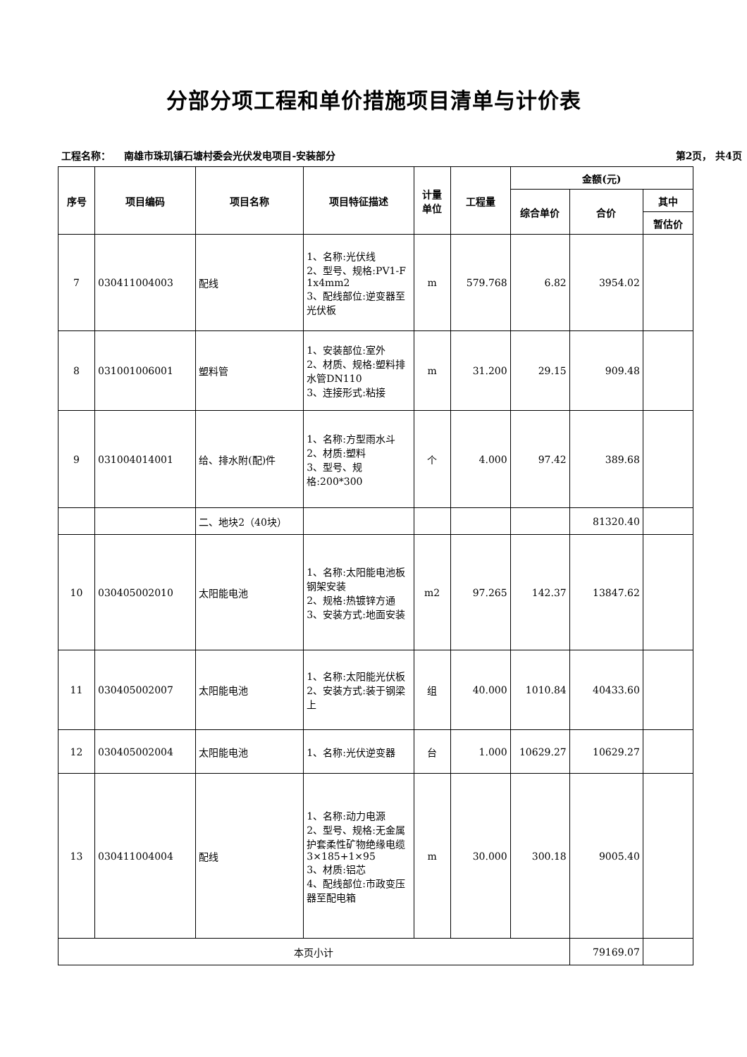分部分项工程和单价措施项目清单与计价表
工程名称： 南雄市珠玑镇石塘村委会光伏发电项目-安装部分 第2页， 共4页
| 序号 | 项目编码 | 项目名称 | 项目特征描述 | 计量 单位 | 工程量 | 金额(元) | | |
| --- | --- | --- | --- | --- | --- | --- | --- | --- |
| | | | | | | 综合单价 | 合价 | 其中 |
| | | | | | | | | 暂估价 |
| 7 | 030411004003 | 配线 | 1、名称:光伏线 2、型号、规格:PV1-F 1x4mm2 3、配线部位:逆变器至光伏板 | m | 579.768 | 6.82 | 3954.02 | |
| 8 | 031001006001 | 塑料管 | 1、安装部位:室外 2、材质、规格:塑料排水管DN110 3、连接形式:粘接 | m | 31.200 | 29.15 | 909.48 | |
| 9 | 031004014001 | 给、排水附(配)件 | 1、名称:方型雨水斗 2、材质:塑料 3、型号、规格:200*300 | 个 | 4.000 | 97.42 | 389.68 | |
| | | 二、地块2（40块） | | | | | 81320.40 | |
| 10 | 030405002010 | 太阳能电池 | 1、名称:太阳能电池板钢架安装 2、规格:热镀锌方通 3、安装方式:地面安装 | m2 | 97.265 | 142.37 | 13847.62 | |
| 11 | 030405002007 | 太阳能电池 | 1、名称:太阳能光伏板 2、安装方式:装于钢梁上 | 组 | 40.000 | 1010.84 | 40433.60 | |
| 12 | 030405002004 | 太阳能电池 | 1、名称:光伏逆变器 | 台 | 1.000 | 10629.27 | 10629.27 | |
| 13 | 030411004004 | 配线 | 1、名称:动力电源 2、型号、规格:无金属护套柔性矿物绝缘电缆3×185+1×95 3、材质:铝芯 4、配线部位:市政变压器至配电箱 | m | 30.000 | 300.18 | 9005.40 | |
| 本页小计 | | | | | | | 79169.07 | |